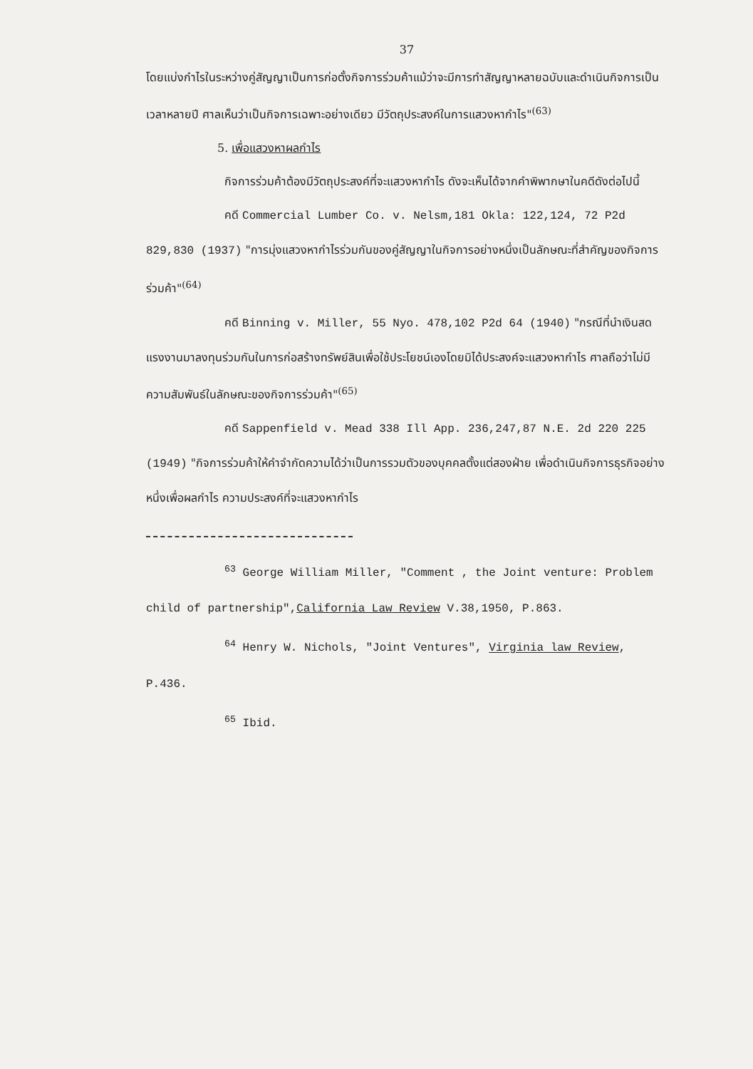37
โดยแบ่งกำไรในระหว่างคู่สัญญาเป็นการก่อตั้งกิจการร่วมค้าแม้ว่าจะมีการทำสัญญาหลายฉบับและดำเนินกิจการเป็นเวลาหลายปี ศาลเห็นว่าเป็นกิจการเฉพาะอย่างเดียว มีวัตถุประสงค์ในการแสวงหากำไร"<sup>(63)</sup>
5. เพื่อแสวงหาผลกำไร
กิจการร่วมค้าต้องมีวัตถุประสงค์ที่จะแสวงหากำไร ดังจะเห็นได้จากคำพิพากษาในคดีดังต่อไปนี้
คดี Commercial Lumber Co. v. Nelsm,181 Okla: 122,124, 72 P2d 829,830 (1937) "การมุ่งแสวงหากำไรร่วมกันของคู่สัญญาในกิจการอย่างหนึ่งเป็นลักษณะที่สำคัญของกิจการร่วมค้า"<sup>(64)</sup>
คดี Binning v. Miller, 55 Nyo. 478,102 P2d 64 (1940) "กรณีที่นำเงินสดแรงงานมาลงทุนร่วมกันในการก่อสร้างทรัพย์สินเพื่อใช้ประโยชน์เองโดยมิได้ประสงค์จะแสวงหากำไร ศาลถือว่าไม่มีความสัมพันธ์ในลักษณะของกิจการร่วมค้า"<sup>(65)</sup>
คดี Sappenfield v. Mead 338 Ill App. 236,247,87 N.E. 2d 220 225 (1949) "กิจการร่วมค้าให้คำจำกัดความได้ว่าเป็นการรวมตัวของบุคคลตั้งแต่สองฝ่าย เพื่อดำเนินกิจการธุรกิจอย่างหนึ่งเพื่อผลกำไร ความประสงค์ที่จะแสวงหากำไร
<sup>63</sup> George William Miller, "Comment , the Joint venture: Problem child of partnership",California Law Review V.38,1950, P.863.
<sup>64</sup> Henry W. Nichols, "Joint Ventures", Virginia law Review, P.436.
<sup>65</sup> Ibid.